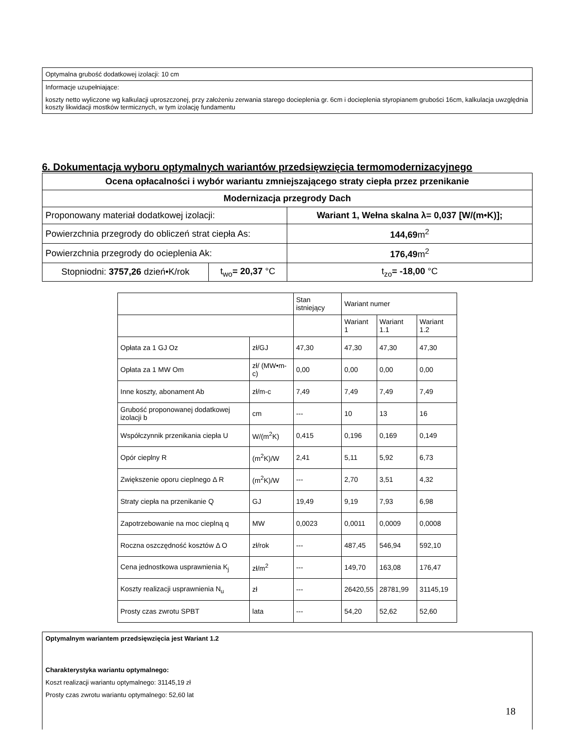Optymalna grubość dodatkowej izolacji: 10 cm
Informacje uzupełniające:
koszty netto wyliczone wg kalkulacji uproszczonej, przy założeniu zerwania starego docieplenia gr. 6cm i docieplenia styropianem grubości 16cm, kalkulacja uwzględnia koszty likwidacji mostków termicznych, w tym izolację fundamentu
6. Dokumentacja wyboru optymalnych wariantów przedsięwzięcia termomodernizacyjnego
| Ocena opłacalności i wybór wariantu zmniejszającego straty ciepła przez przenikanie | | | |
| Modernizacja przegrody Dach | | | |
| Proponowany materiał dodatkowej izolacji: | | Wariant 1, Wełna skalna λ= 0,037 [W/(m•K)]; | |
| Powierzchnia przegrody do obliczeń strat ciepła As: | | 144,69 m<sup>2</sup> | |
| Powierzchnia przegrody do ocieplenia Ak: | | 176,49 m<sup>2</sup> | |
| Stopniodni: 3757,26 dzień•K/rok | t<sub>wo</sub> = 20,37 °C | | t<sub>zo</sub> = -18,00 °C |
| | | Stan istniejący | Wariant numer | | |
| | | | Wariant 1 | Wariant 1.1 | Wariant 1.2 |
| Opłata za 1 GJ Oz | zł/GJ | 47,30 | 47,30 | 47,30 | 47,30 |
| Opłata za 1 MW Om | zł/ (MW•m-c) | 0,00 | 0,00 | 0,00 | 0,00 |
| Inne koszty, abonament Ab | zł/m-c | 7,49 | 7,49 | 7,49 | 7,49 |
| Grubość proponowanej dodatkowej izolacji b | cm | --- | 10 | 13 | 16 |
| Współczynnik przenikania ciepła U | W/(m<sup>2</sup>K) | 0,415 | 0,196 | 0,169 | 0,149 |
| Opór cieplny R | (m<sup>2</sup>K)/W | 2,41 | 5,11 | 5,92 | 6,73 |
| Zwiększenie oporu cieplnego Δ R | (m<sup>2</sup>K)/W | --- | 2,70 | 3,51 | 4,32 |
| Straty ciepła na przenikanie Q | GJ | 19,49 | 9,19 | 7,93 | 6,98 |
| Zapotrzebowanie na moc cieplną q | MW | 0,0023 | 0,0011 | 0,0009 | 0,0008 |
| Roczna oszczędność kosztów Δ O | zł/rok | --- | 487,45 | 546,94 | 592,10 |
| Cena jednostkowa usprawnienia K<sub>j</sub> | zł/m<sup>2</sup> | --- | 149,70 | 163,08 | 176,47 |
| Koszty realizacji usprawnienia N<sub>u</sub> | zł | --- | 26420,55 | 28781,99 | 31145,19 |
| Prosty czas zwrotu SPBT | lata | --- | 54,20 | 52,62 | 52,60 |
Optymalnym wariantem przedsięwzięcia jest Wariant 1.2
Charakterystyka wariantu optymalnego:
Koszt realizacji wariantu optymalnego: 31145,19 zł
Prosty czas zwrotu wariantu optymalnego: 52,60 lat
18